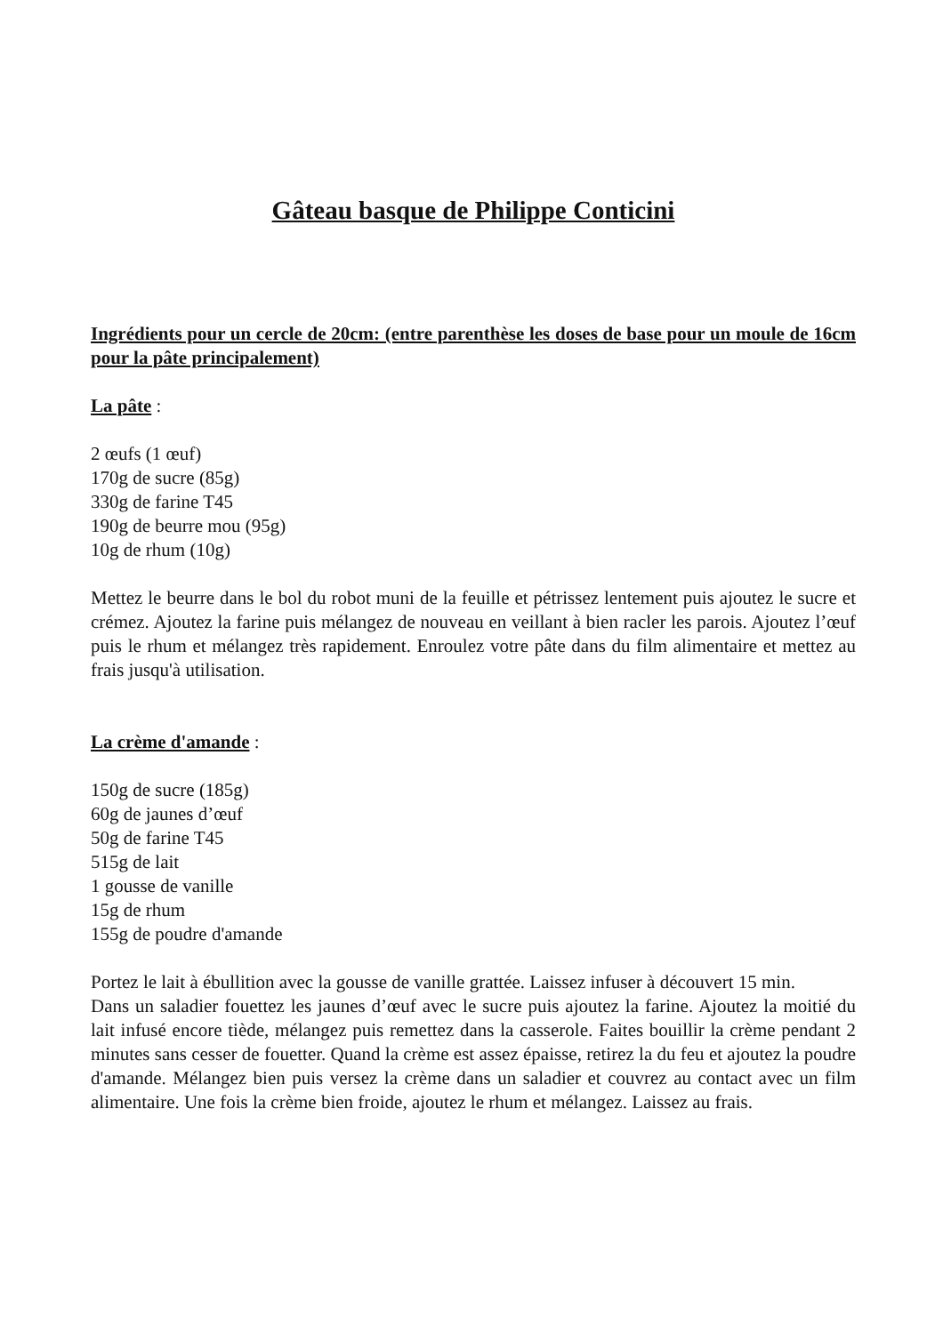Gâteau basque de Philippe Conticini
Ingrédients pour un cercle de 20cm: (entre parenthèse les doses de base pour un moule de 16cm pour la pâte principalement)
La pâte :
2 œufs (1 œuf)
170g de sucre (85g)
330g de farine T45
190g de beurre mou (95g)
10g de rhum (10g)
Mettez le beurre dans le bol du robot muni de la feuille et pétrissez lentement puis ajoutez le sucre et crémez. Ajoutez la farine puis mélangez de nouveau en veillant à bien racler les parois. Ajoutez l’œuf puis le rhum et mélangez très rapidement. Enroulez votre pâte dans du film alimentaire et mettez au frais jusqu'à utilisation.
La crème d'amande :
150g de sucre (185g)
60g de jaunes d’œuf
50g de farine T45
515g de lait
1 gousse de vanille
15g de rhum
155g de poudre d'amande
Portez le lait à ébullition avec la gousse de vanille grattée. Laissez infuser à découvert 15 min.
Dans un saladier fouettez les jaunes d’œuf avec le sucre puis ajoutez la farine. Ajoutez la moitié du lait infusé encore tiède, mélangez puis remettez dans la casserole. Faites bouillir la crème pendant 2 minutes sans cesser de fouetter. Quand la crème est assez épaisse, retirez la du feu et ajoutez la poudre d'amande. Mélangez bien puis versez la crème dans un saladier et couvrez au contact avec un film alimentaire. Une fois la crème bien froide, ajoutez le rhum et mélangez. Laissez au frais.